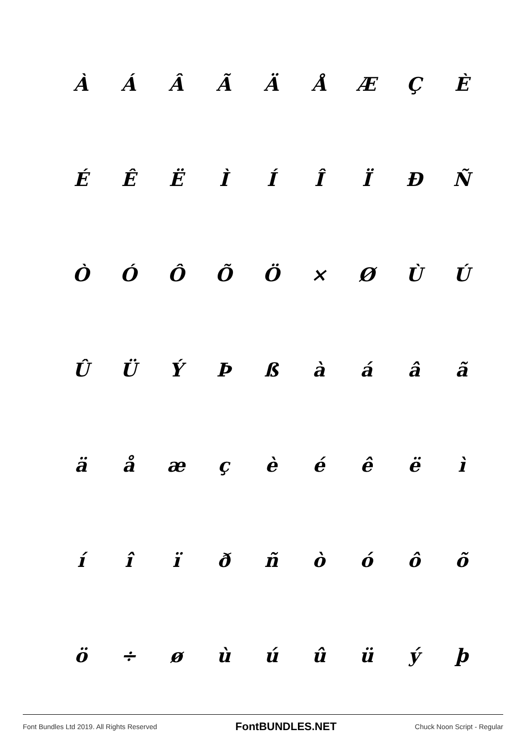ÀÁÂÃÄÅÆÇÈ
ÉÊËÌÍÎÏÐÑ
ÒÓÔÕÖ × ØÙÚ
ÛÜÝÞßàáâã
äåæçèéêëì
íîïðñòóôõ
ö ÷ øùúûüýþ
Font Bundles Ltd 2019. All Rights Reserved FontBUNDLES.NET Chuck Noon Script - Regular